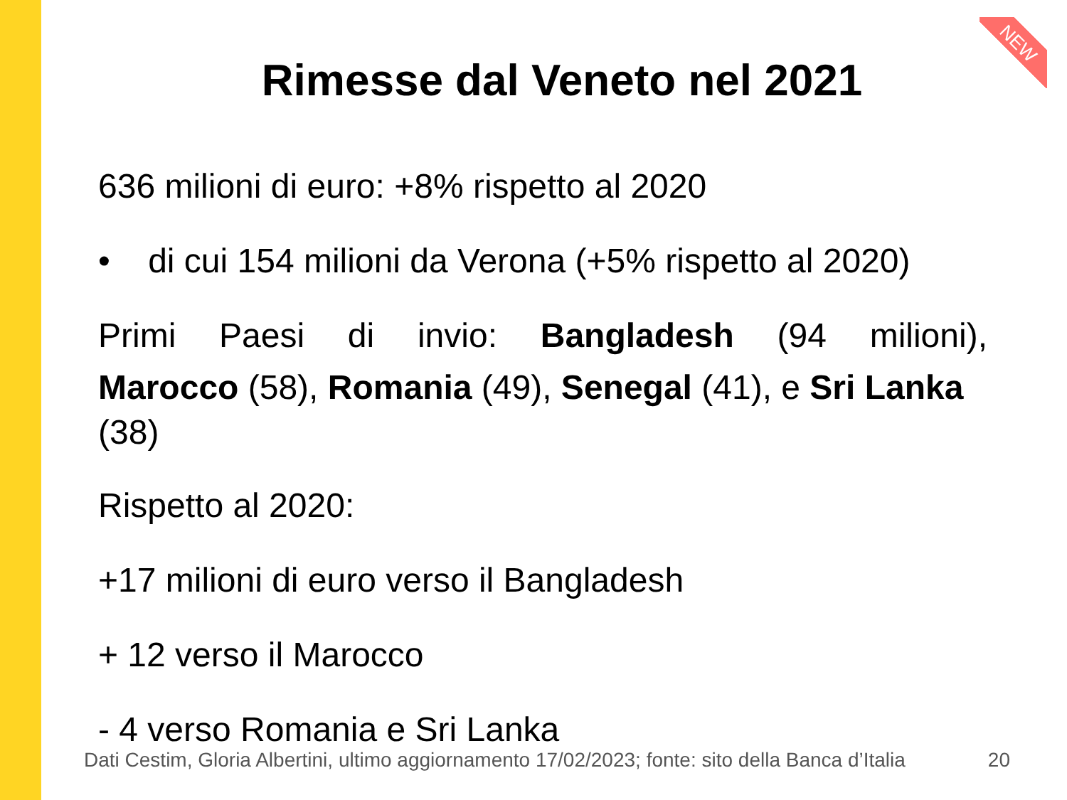NEW
Rimesse dal Veneto nel 2021
636 milioni di euro: +8% rispetto al 2020
• di cui 154 milioni da Verona (+5% rispetto al 2020)
Primi Paesi di invio: Bangladesh (94 milioni),
Marocco (58), Romania (49), Senegal (41), e Sri Lanka (38)
Rispetto al 2020:
+17 milioni di euro verso il Bangladesh
+ 12 verso il Marocco
- 4 verso Romania e Sri Lanka
Dati Cestim, Gloria Albertini, ultimo aggiornamento 17/02/2023; fonte: sito della Banca d’Italia
20